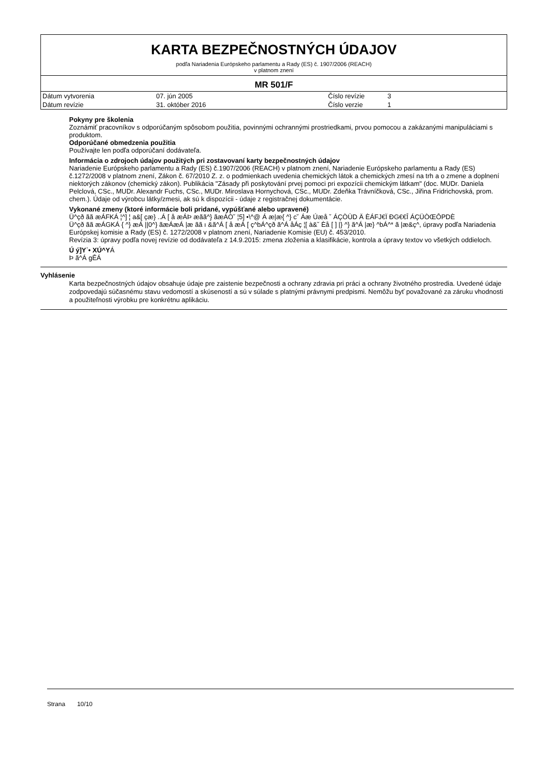KARTA BEZPEČNOSTNÝCH ÚDAJOV
podľa Nariadenia Európskeho parlamentu a Rady (ES) č. 1907/2006 (REACH)
v platnom znení
MR 501/F
| Dátum vytvorenia | 07. jún 2005 | Číslo revízie | 3 |
| Dátum revízie | 31. október 2016 | Číslo verzie | 1 |
Pokyny pre školenia
Zoznámiť pracovníkov s odporúčaným spôsobom použitia, povinnými ochrannými prostriedkami, prvou pomocou a zakázanými manipuláciami s produktom.
Odporúčané obmedzenia použitia
Používajte len podľa odporúčaní dodávateľa.
Informácia o zdrojoch údajov použitých pri zostavovaní karty bezpečnostných údajov
Nariadenie Európskeho parlamentu a Rady (ES) č.1907/2006 (REACH) v platnom znení, Nariadenie Európskeho parlamentu a Rady (ES) č.1272/2008 v platnom znení, Zákon č. 67/2010 Z. z. o podmienkach uvedenia chemických látok a chemických zmesí na trh a o zmene a doplnení niektorých zákonov (chemický zákon). Publikácia "Zásady při poskytování prvej pomoci pri expozícii chemickým látkam" (doc. MUDr. Daniela Pelclová, CSc., MUDr. Alexandr Fuchs, CSc., MUDr. Miroslava Hornychová, CSc., MUDr. Zdeňka Trávníčková, CSc., Jiřina Fridrichovská, prom. chem.). Údaje od výrobcu látky/zmesi, ak sú k dispozícii - údaje z registračnej dokumentácie.
Vykonané zmeny (ktoré informácie boli pridané, vypúšťané alebo upravené)
Ü^çð ãã æÁFKÁ ¦^] ¦ a&[ çæ} ..Á [ å æÁÞ æãã^} ãæÁÒ˘ ¦5] •\^@ Á æ|æ{ ^} c˘ Áæ Úæå ˘ ÁÇÒÙD Ä ÈÁFJ€Ï ÐG€€Î ÁÇÜÒŒÔPDÈ
Ü^çð ãã æÁGKÁ { ^} æÁ ||0^} ãæÁæÁ |æ ãã ı &ã^Á [ å æÁ [ ç^bÁ^çð ã^Á åÁç ¦[ à&˘ Èå [ ] |} ^} ã^Á |æ} ^bÁ^* ã |æ&ç^, úpravy podľa Nariadenia Európskej komisie a Rady (ES) č. 1272/2008 v platnom znení, Nariadenie Komisie (EU) č. 453/2010.
Revízia 3: úpravy podľa novej revízie od dodávateľa z 14.9.2015: zmena zloženia a klasifikácie, kontrola a úpravy textov vo všetkých oddieloch.
Ú ý]Y˙• XÚ^YÁ
Þ ã^Á gĚÁ
Vyhlásenie
Karta bezpečnostných údajov obsahuje údaje pre zaistenie bezpečnosti a ochrany zdravia pri práci a ochrany životného prostredia. Uvedené údaje zodpovedajú súčasnému stavu vedomostí a skúseností a sú v súlade s platnými právnymi predpismi. Nemôžu byť považované za záruku vhodnosti a použiteľnosti výrobku pre konkrétnu aplikáciu.
Strana 10/10